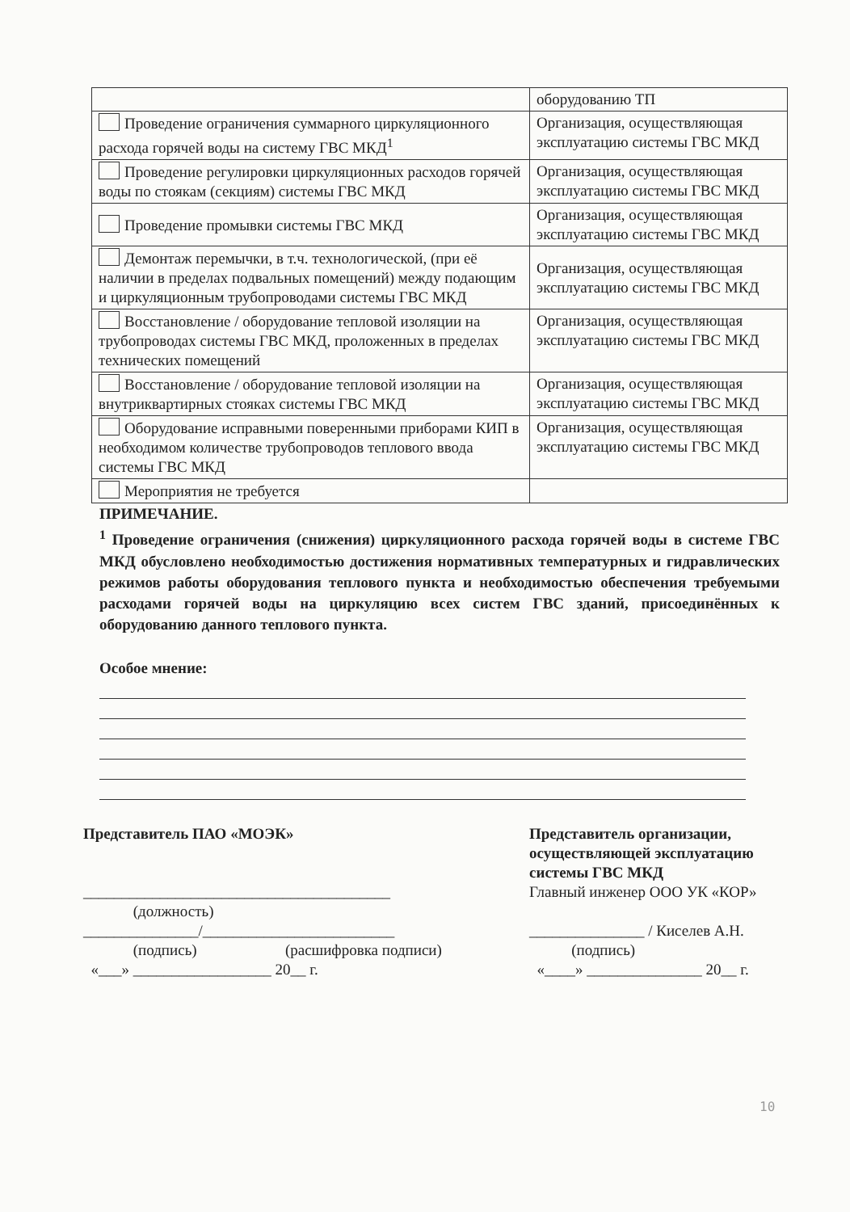| | оборудованию ТП |
| Проведение ограничения суммарного циркуляционного расхода горячей воды на систему ГВС МКД<sup>1</sup> | Организация, осуществляющая эксплуатацию системы ГВС МКД |
| Проведение регулировки циркуляционных расходов горячей воды по стоякам (секциям) системы ГВС МКД | Организация, осуществляющая эксплуатацию системы ГВС МКД |
| Проведение промывки системы ГВС МКД | Организация, осуществляющая эксплуатацию системы ГВС МКД |
| Демонтаж перемычки, в т.ч. технологической, (при её наличии в пределах подвальных помещений) между подающим и циркуляционным трубопроводами системы ГВС МКД | Организация, осуществляющая эксплуатацию системы ГВС МКД |
| Восстановление / оборудование тепловой изоляции на трубопроводах системы ГВС МКД, проложенных в пределах технических помещений | Организация, осуществляющая эксплуатацию системы ГВС МКД |
| Восстановление / оборудование тепловой изоляции на внутриквартирных стояках системы ГВС МКД | Организация, осуществляющая эксплуатацию системы ГВС МКД |
| Оборудование исправными поверенными приборами КИП в необходимом количестве трубопроводов теплового ввода системы ГВС МКД | Организация, осуществляющая эксплуатацию системы ГВС МКД |
| Мероприятия не требуется | |
ПРИМЕЧАНИЕ.
<sup>1</sup> Проведение ограничения (снижения) циркуляционного расхода горячей воды в системе ГВС МКД обусловлено необходимостью достижения нормативных температурных и гидравлических режимов работы оборудования теплового пункта и необходимостью обеспечения требуемыми расходами горячей воды на циркуляцию всех систем ГВС зданий, присоединённых к оборудованию данного теплового пункта.
Особое мнение:
Представитель ПАО «МОЭК»
________________________________________
(должность)
_______________/_________________________
(подпись) (расшифровка подписи)
«___» __________________ 20__ г.
Представитель организации, осуществляющей эксплуатацию системы ГВС МКД
Главный инженер ООО УК «КОР»
_______________ / Киселев А.Н.
(подпись)
«____» _______________ 20__ г.
10